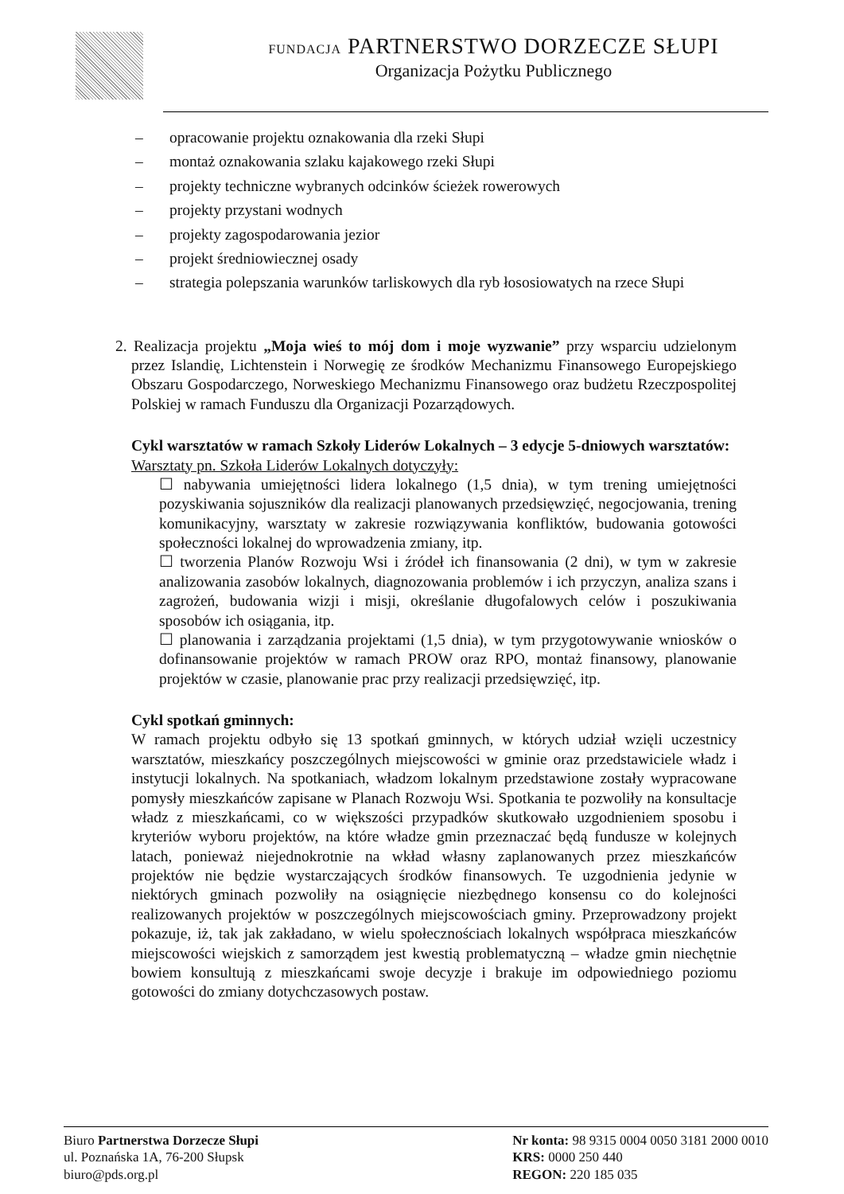FUNDACJA PARTNERSTWO DORZECZE SŁUPI
Organizacja Pożytku Publicznego
– opracowanie projektu oznakowania dla rzeki Słupi
– montaż oznakowania szlaku kajakowego rzeki Słupi
– projekty techniczne wybranych odcinków ścieżek rowerowych
– projekty przystani wodnych
– projekty zagospodarowania jezior
– projekt średniowiecznej osady
– strategia polepszania warunków tarliskowych dla ryb łososiowatych na rzece Słupi
2. Realizacja projektu „Moja wieś to mój dom i moje wyzwanie” przy wsparciu udzielonym przez Islandię, Lichtenstein i Norwegię ze środków Mechanizmu Finansowego Europejskiego Obszaru Gospodarczego, Norweskiego Mechanizmu Finansowego oraz budżetu Rzeczpospolitej Polskiej w ramach Funduszu dla Organizacji Pozarządowych.
Cykl warsztatów w ramach Szkoły Liderów Lokalnych – 3 edycje 5-dniowych warsztatów:
Warsztaty pn. Szkoła Liderów Lokalnych dotyczyły:
☐ nabywania umiejętności lidera lokalnego (1,5 dnia), w tym trening umiejętności pozyskiwania sojuszników dla realizacji planowanych przedsięwzięć, negocjowania, trening komunikacyjny, warsztaty w zakresie rozwiązywania konfliktów, budowania gotowości społeczności lokalnej do wprowadzenia zmiany, itp.
☐ tworzenia Planów Rozwoju Wsi i źródeł ich finansowania (2 dni), w tym w zakresie analizowania zasobów lokalnych, diagnozowania problemów i ich przyczyn, analiza szans i zagrożeń, budowania wizji i misji, określanie długofalowych celów i poszukiwania sposobów ich osiągania, itp.
☐ planowania i zarządzania projektami (1,5 dnia), w tym przygotowywanie wniosków o dofinansowanie projektów w ramach PROW oraz RPO, montaż finansowy, planowanie projektów w czasie, planowanie prac przy realizacji przedsięwzięć, itp.
Cykl spotkań gminnych:
W ramach projektu odbyło się 13 spotkań gminnych, w których udział wzięli uczestnicy warsztatów, mieszkańcy poszczególnych miejscowości w gminie oraz przedstawiciele władz i instytucji lokalnych. Na spotkaniach, władzom lokalnym przedstawione zostały wypracowane pomysły mieszkańców zapisane w Planach Rozwoju Wsi. Spotkania te pozwoliły na konsultacje władz z mieszkańcami, co w większości przypadków skutkowało uzgodnieniem sposobu i kryteriów wyboru projektów, na które władze gmin przeznaczać będą fundusze w kolejnych latach, ponieważ niejednokrotnie na wkład własny zaplanowanych przez mieszkańców projektów nie będzie wystarczających środków finansowych. Te uzgodnienia jedynie w niektórych gminach pozwoliły na osiągnięcie niezbędnego konsensu co do kolejności realizowanych projektów w poszczególnych miejscowościach gminy. Przeprowadzony projekt pokazuje, iż, tak jak zakładano, w wielu społecznościach lokalnych współpraca mieszkańców miejscowości wiejskich z samorządem jest kwestią problematyczną – władze gmin niechętnie bowiem konsultują z mieszkańcami swoje decyzje i brakuje im odpowiedniego poziomu gotowości do zmiany dotychczasowych postaw.
Biuro Partnerstwa Dorzecze Słupi
ul. Poznańska 1A, 76-200 Słupsk
biuro@pds.org.pl
Nr konta: 98 9315 0004 0050 3181 2000 0010
KRS: 0000 250 440
REGON: 220 185 035